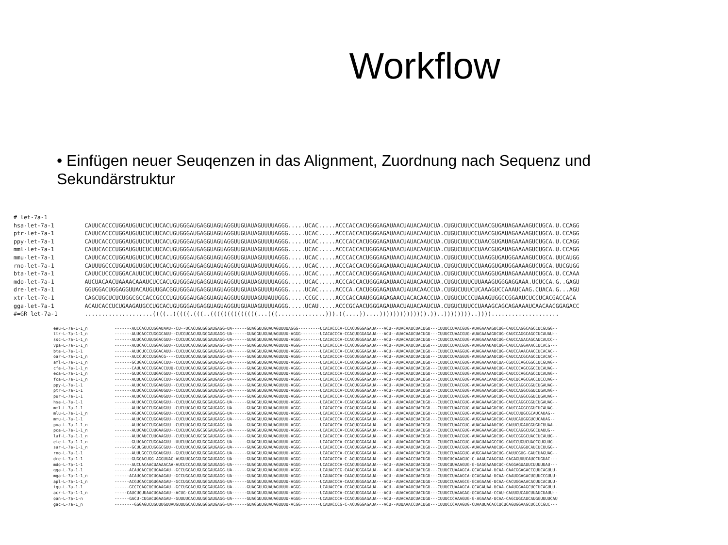Workflow
• Einfügen neuer Seuqenzen in das Alignment, Zuordnung nach Sequenz und Sekundärstruktur
# let-7a-1
hsa-let-7a-1         CAUUCACCCUGGAUGUUCUCUUCACUGUGGGAUGAGGUAGUAGGUUGUAUAGUUUUAGGG.....UCAC.....ACCCACCACUGGGAGAUAACUAUACAAUCUA.CUGUCUUUCCUAACGUGAUAGAAAAGUCUGCA.U.CCAGG
ptr-let-7a-1         CAUUCACCCUGGAUGUUCUCUUCACUGUGGGAUGAGGUAGUAGGUUGUAUAGUUUUAGGG.....UCAC.....ACCCACCACUGGGAGAUAACUAUACAAUCUA.CUGUCUUUCCUAACGUGAUAGAAAAGUCUGCA.U.CCAGG
ppy-let-7a-1         CAUUCACCCUGGAUGUUCUCUUCACUGUGGGAUGAGGUAGUAGGUUGUAUAGUUUUAGGG.....UCAC.....ACCCACCACUGGGAGAUAACUAUACAAUCUA.CUGUCUUUCCUAACGUGAUAGAAAAGUCUGCA.U.CCAGG
mml-let-7a-1         CAUUCACCCUGGAUGUUCUCUUCACUGUGGGAUGAGGUAGUAGGUUGUAUAGUUUUAGGG.....UCAC.....ACCCACCACUGGGAGAUAACUAUACAAUCUA.CUGUCUUUCCUAACGUGAUAGAAAAGUCUGCA.U.CCAGG
mmu-let-7a-1         CAUUCACCCUGGAUGUUCUCUUCACUGUGGGAUGAGGUAGUAGGUUGUAUAGUUUUAGGG.....UCAC.....ACCCACCACUGGGAGAUAACUAUACAAUCUA.CUGUCUUUCCUAAGGUGAUGGAAAAGUCUGCA.UUCAUGG
rno-let-7a-1         CAUUUGCCCUGGAUGUUGUCUUCACUGUGGGAUGAGGUAGUAGGUUGUAUAGUUUUAGGG.....UCAC.....ACCCACCACUGGGAGAUAACUAUACAAUCUA.CUGUCUUUCCUAAGGUGAUGGAAAAGUCUGCA.UUCGUGG
bta-let-7a-1         CAUUCUCCCUGGACAUUCUCUUCACUGUGGGAUGAGGUAGUAGGUUGUAUAGUUUUAGGG.....UCAC.....ACCCACCACUGGGAGAUAACUAUACAAUCUA.CUGUCUUUCCUAAGGUGAUAGAAAAAUCUGCA.U.CCAAA
mdo-let-7a-1         AUCUACAACUAAAACAAAUCUCCACUGUGGGAUGAGGUAGUAGGUUGUAUAGUUUUAGGG.....UCAC.....ACCCACCACUGGGAGAUAACUAUACAAUCUA.CUGUCUUUCUUAAAGUGGGAGGAAA.UCUCCA.G..GAGU
dre-let-7a-1         GGUGGACUGGAGGUUACAUGUUGACGGUGGGAUGAGGUAGUAGGUUGUAUAGUUUUAGGG.....UCAC.....ACCCA.CACUGGGAGAUAACUAUACAACCUA.CUGUCUUUCUCAAAGUCCAAAUCAAG.CUACA.G...AGU
xtr-let-7e-1         CAGCUGCUCUCUGGCGCCACCGCCCUGUGGGAUGAGGUAGUAGGUUGUUUAGUUAUUGGG.....CCGC.....ACCCACCAAUGGGAGAGAACUACACAACCUA.CUGUCUCCCUAAAGUGGCCGGAAUCUCCUCACGACCACA
gga-let-7a-1         ACAUCACCUCUGAAGAUGCCUGCACUGUGGGAUGAGGUAGUAGGUUGUAUAGUUUUAGGG.....UCAU.....ACCCGCAACUGGGAGAUAACUAUACAAUCUA.CUGUCUUUCCUAAAGCAGCAGAAAAUCAACAACGGAGACC
#=GR let-7a-1        ....................((((..(((((.(((..((((((((((((((...(((..............))).((....))....)))))))))))))).))..))))))))..))))....................
eeu-L-7a-1-1_n           -------AUCCACUCUGGAUAAU--CU--UCACUGUGGGAUGAGG-UA------GUAGGUUGUAUAGUUUUAGGG---------UCACACCCA-CCACUGGGAGAUA---ACU--AUACAAUCUACUGU---CUUUCCUAACGUG-AUAGAAAAGUCUG-CAUCCAGGCAGCCUCGUGG--
ttr-L-7a-1-1_n           -------AUUCACCCUGGGCAUU--CUCGUCACUGUGGGAUGAGG-UA------GUAGGUUGUAUAGUUUU-AGGG--------UCACACCCA-CCACUGGGAGAUA---ACU--AUACAAUCUACUGU---CUUUCCUAACGUG-AUAGAAAAGUCUG-CAUCCAGGCAGCCUCAUAU--
ssc-L-7a-1-1_n           -------AUUCACUGUGGACGUU--CUCUUCACUGUGGGAUGAGG-UA------GUAGGUUGUAUAGUUUU-AGGG--------UCACACCCA-CCACUGGGAGAUA---ACU--AUACAAUCUACUGU---CUUUCCUAACGUG-AUAGAAAAAUCUG-CAUCCAGACAGCAUCAUCC--
vpa-L-7a-1-1_n           -------AUUCACCCUGGACGUU--CUCUUCACUGUGGGAUGAGG-UA------GUAGGUUGUAUAGUUUU-AGGG--------UCACACCCA-CCACUGGGAGAUA---ACU--AUACAAUCUACUGU---CUUUCCUAACGUG-AUAGAAAUAUCUG-CAUCCAGGAAACCUCACG---
bta-L-7a-1-1             -------AUUCUCCCUGGACAUU--CUCUUCACUGUGGGAUGAGG-UA------GUAGGUUGUAUAGUUUU-AGGG--------UCACACCCA-CCACUGGGAGAUA---ACU--AUACAAUCUACUGU---CUUUCCUAAGGUG-AUAGAAAAAUCUG-CAUCCAAACAACCUCACAC--
oar-L-7a-1-1_n           -------AUCCUCCCUGGACG----CUCUUCACUGUGGGAUGAGG-UA------GUAGGUUGUAUAGUUUU-AGGG--------UCACACCCA-CCGCUGGGAGAUA---ACU--AUACAAUCUACUGU---CUUUCCUAAGGUG-AUAGAAGAAUCUG-CAUCCACGCAGCCUCACAC--
aml-L-7a-1-1_n           -------GCUGACCCUGGACCUU--CUCUUCACUGUGGGAUGAGG-UA------GUAGGUUGUAUAGUUUU-AGGG--------UCACACCCA-CCACUGGGAGAUA---ACU--AUACAAUCUACUGU---CUUUCCUAACGUG-AUAGAAAAAUCUA-CGUCCCAGCGGCCUCGUAG--
cfa-L-7a-1-1_n           -------CAUUACCCUGGACCUUU-CUCUUCACUGUGGGAUGAGG-UA------GUAGGUUGUAUAGUUUU-AGGG--------UCACACCCA-CCACUGGGAGAUA---ACU--AUACAAUCUACUGU---CUUUCCUAACGUG-AUAGAAAAAUCUG-CAUCCCAGCGGCCUCAUAG--
eca-L-7a-1-1_n           -------GUUCACCCUUGACGUU--CUCUUCACUGUGGGAUGAGG-UA------GUAGGUUGUAUAGUUUU-AGGG--------UCACACCCA-CCACUGGGAGAUA---ACU--AUACAAUCUACUGU---CUUUCCUAACGUG-AUAGAAAAAUCUG-CAUCCCAGCAGCCUCAUAG--
fca-L-7a-1-1_n           -------AUUUACCCUGGACCUU--GUCUUCACUGUGGGAUGAGG-UA------GUAGGUUGUAUAGUUUU-AGGG--------UCACACCCA-CCACUGGGAGAUA---ACU--AUACAAUCUACUGU---CUUUCCUAACGUG-AUAGAACAAUCUG-CAUCUCAGCGACCUCCUAG--
ppy-L-7a-1-1             -------AUUCACCCUGGAUGUU--CUCUUCACUGUGGGAUGAGG-UA------GUAGGUUGUAUAGUUUU-AGGG--------UCACACCCA-CCACUGGGAGAUA---ACU--AUACAAUCUACUGU---CUUUCCUAACGUG-AUAGAAAAGUCUG-CAUCCAGGCGGUCUGAUAG--
ptr-L-7a-1-1             -------AUUCACCCUGGAUGUU--CUCUUCACUGUGGGAUGAGG-UA------GUAGGUUGUAUAGUUUU-AGGG--------UCACACCCA-CCACUGGGAGAUA---ACU--AUACAAUCUACUGU---CUUUCCUAACGUG-AUAGAAAAGUCUG-CAUCCAGGCGGUCUGAUAG--
pur-L-7a-1-1             -------AUUCACCCUGGAUGUU--CUCUUCACUGUGGGAUGAGG-UA------GUAGGUUGUAUAGUUUU-AGGG--------UCACACCCA-CCACUGGGAGAUA---ACU--AUACAAUCUACUGU---CUUUCCUAACGUG-AUAGAAAAGUCUG-CAUCCAGGCGGUCUGAUAG--
hsa-L-7a-1-1             -------AUUCACCCUGGAUGUU--CUCUUCACUGUGGGAUGAGG-UA------GUAGGUUGUAUAGUUUU-AGGG--------UCACACCCA-CCACUGGGAGAUA---ACU--AUACAAUCUACUGU---CUUUCCUAACGUG-AUAGAAAAGUCUG-CAUCCAGGCGGUCUGAUAG--
mml-L-7a-1-1             -------AUUCACCCUGGAUGUU--CUCUUCACUGUGGGAUGAGG-UA------GUAGGUUGUAUAGUUUU-AGGG--------UCACACCCA-CCACUGGGAGAUA---ACU--AUACAAUCUACUGU---CUUUCCUAACGUG-AUAGAAAAGUCUG-CAUCCAGGCGGUCUCAUAG--
mlu-L-7a-1-1_n           -------AGUCACCCUGGAUGUU--CUCUUCACUGUGGGAUGAGG-UA------GUAGGUUGUAUAGUUUU-AGGG--------UCACACCCA-CCACUGGGAGAUA---ACU--AUACAAUCUACUGU---CUUUCCUAACGUG-AUAGGAAAGUCUG-CAUCCUUGCGCAUCAUAG--
mmu-L-7a-1-1             -------AUUCACCCUGGAUGUU--CUCUUCACUGUGGGAUGAGG-UA------GUAGGUUGUAUAGUUUU-AGGG--------UCACACCCA-CCACUGGGAGAUA---ACU--AUACAAUCUACUGU---CUUUCCUAAGGUG-AUGGAAAAGUCUG-CAUUCAUGGGUCUCAUAG--
pva-L-7a-1-1_n           -------AUUCACCCUGGAUGUU--CUCUUCACUGUGGGAUGAGG-UA------GUAGGUUGUAUAGUUUU-AGGG--------UCACACCCA-CCACUGGGAGAUA---ACU--AUACAAUCUACUGU---CUUUCCUAACGUG-AUAGAAAAAUCUG-CAUUCUGAUGGUGUCUUAA--
pca-L-7a-1-1_n           -------AUUCAUCCUUGAAGUU--CUCUUCACUGCGGGAUGAGG-UA------GUAGGUUGUAUAGUUUU-AGGG--------UCACACCCA-CCACUGGGAGAUA---ACU--AUACAAUCUACUGU---CUUUCCUAACGUG-AUAGAAAAGUCUG-CAUCCAGGCUGCCUAUUG--
laf-L-7a-1-1_n           -------AUUCAUCCUUGAAGUU--CUCUUCACUGCGGGAUGAGG-UA------GUAGGUUGUAUAGUUUU-AGGG--------UCACACCCA-CCACUGGGAGAUA---ACU--AUACAAUCUACUGU---CUUUCCUAACGUG-AUAGAAAAGUCUG-CAUCCGGGCUACCUCAUUG--
ete-L-7a-1-1_n           -------GUUCACCCUGGAAGUU--UUCUUCACUGUGGGAUGAGG-UA------GUAGGUUGUAUAGUUUU-AGGG--------UCACACCCA-CCACUGGGAGAUA---ACU--AUACAAUCUACUGU---CUUUCCUAACGUG-AUAGUAAAGCCUG-CAUCCUGUCUACCGUGUUG--
sar-L-7a-1-1_n           -------GCUUGUUCUGGGCGUU--CUCUUCACUGUGGGAUGAGG-UA------GUAGGUUGUAUAGUUUU-AGGG--------UCACACCCA-CCACUGGGAGAUA---ACU--AUACAAUCUACUGU---CUUUCCUAACGUG-AUAGAAAAAUCUG-CAUCCAGGUCAUCUCUUGG--
rno-L-7a-1-1             -------AUUUGCCCUGGAUGUU--GUCUUCACUGUGGGAUGAGG-UA------GUAGGUUGUAUAGUUUU-AGGG--------UCACACCCA-CCACUGGGAGAUA---ACU--AUACAAUCUACUGU---CUUUCCUAAGGUG-AUGGAAAAGUCUG-CAUUCGUG-GAUCUAGUAG--
dre-L-7a-1-1             -------GUGGACUGG-AGGUUAC-AUGUUGACGGUGGGAUGAGG-UA------GUAGGUUGUAUAGUUUU-AGGG--------UCACACCCA-C-ACUGGGAGAUA---ACU--AUACAACCUACUGU---CUUUCUCAAAGUC-C-AAAUCAAGCUA-CAGAGUUUCAUCCUGUAC---
mdo-L-7a-1-1             -------AUCUACAACUAAAACAA-AUCUCCACUGUGGGAUGAGG-UA------GUAGGUUGUAUAGUUUU-AGGG--------UCACACCCA-CCACUGGGAGAUA---ACU--AUACAAUCUACUGU---CUUUCUUAAAGUG-G-GAGGAAAUCUC-CAGGAGUAUUCUUUUUAU---
gga-L-7a-1-1             ------ACAUCACCUCUGAAGAU--GCCUGCACUGUGGGAUGAGG-UA------GUAGGUUGUAUAGUUUU-AGGG--------UCAUACCCG-CAACUGGGAGAUA---ACU--AUACAAUCUACUGU---CUUUCCUAAAGCA-GCAGAAAA-UCAA-CAACGGAGACCGUUCAGUUU-
mga-L-7a-1-1_n           ------ACAUCACCUCUGAAGAU--GCCUGCACUGUGGGAUGAGG-UA------GUAGGUUGUAUAGUUUU-AGGG--------UCAUACCCA-CAACUGGGAGAUA---ACU--AUACAAUCUACUGU---CUUUCCUAAAGCA-GCAGAAAA-UCAA-CAAUGGAGACUGUUCCGUUU-
apl-L-7a-1-1_n           ------ACGUCACCUGUGAAGAU--GCCUGCACUGUGGGAUGAGG-UA------GUAGGUUGUAUAGUUUU-AGGG--------UCAUACCCA-CAACUGGGAGAUA---ACU--AUACAAUCUACUGU---CUUUCCUAAAGCG-GCAGAAAG-UCAA-CACUGGAAACACUUCACUUU-
tgu-L-7a-1-1             ------GCCCCAGCUCUGAAGAU--GCCUGCACUGUGGGAUGAGG-UA------GUAGGUUGUAUAGUUUU-AGGG--------UCAUACCCA-CCACUGGGAGAUA---ACU--AUACAAUCUACUGU---CUUUCCUAAAGCA-GCAGAUAA-UCAA-CAAUGGAAGCUCCUCAGUUU-
acr-L-7a-1-1_n           -----CAUCUGUUAACUGAAGAU--ACUG-CACUGUGGGAUGAGG-UA------GUAGGUUGUAUAGUUUU-AGGG--------UCAUACCCA-CCACUGGGAGAUA---ACU--AUACAGUCUACUGU---CUUUCCUAAAGAG-GCAGAAAA-CCAU-CAUUGUCAUCUUAUCUAUU--
oan-L-7a-1-n             ------GACU-CUGACUGAAGAU--GUUUUCACUGUGGGAUGAGG-UA------GUAGGUUGUAUAGUUUU-AGGG--------UCAUACCCA-CCACUGGGAGAUA---ACU--AUACAAUCUACUGU---CUUUCCCAAAGUG-G-AGAAAA-UCAA-CAGCUGCAUCAUGGUUUUCAU
gac-L-7a-1_n             --------GGGAGUCUGUUUGUUAUGUUUGCACUGUGGGAUGAGG-UA------GUAGGUUGUAUAGUUUU-ACGG--------UCAUACCCG-C-ACUGGGAGAUA---ACU--AUUAAACCUACUGU---CUUUCCCAAAGUG-CUAAUUACACCUCUCAGUGGAAGCUCCCCGUC---